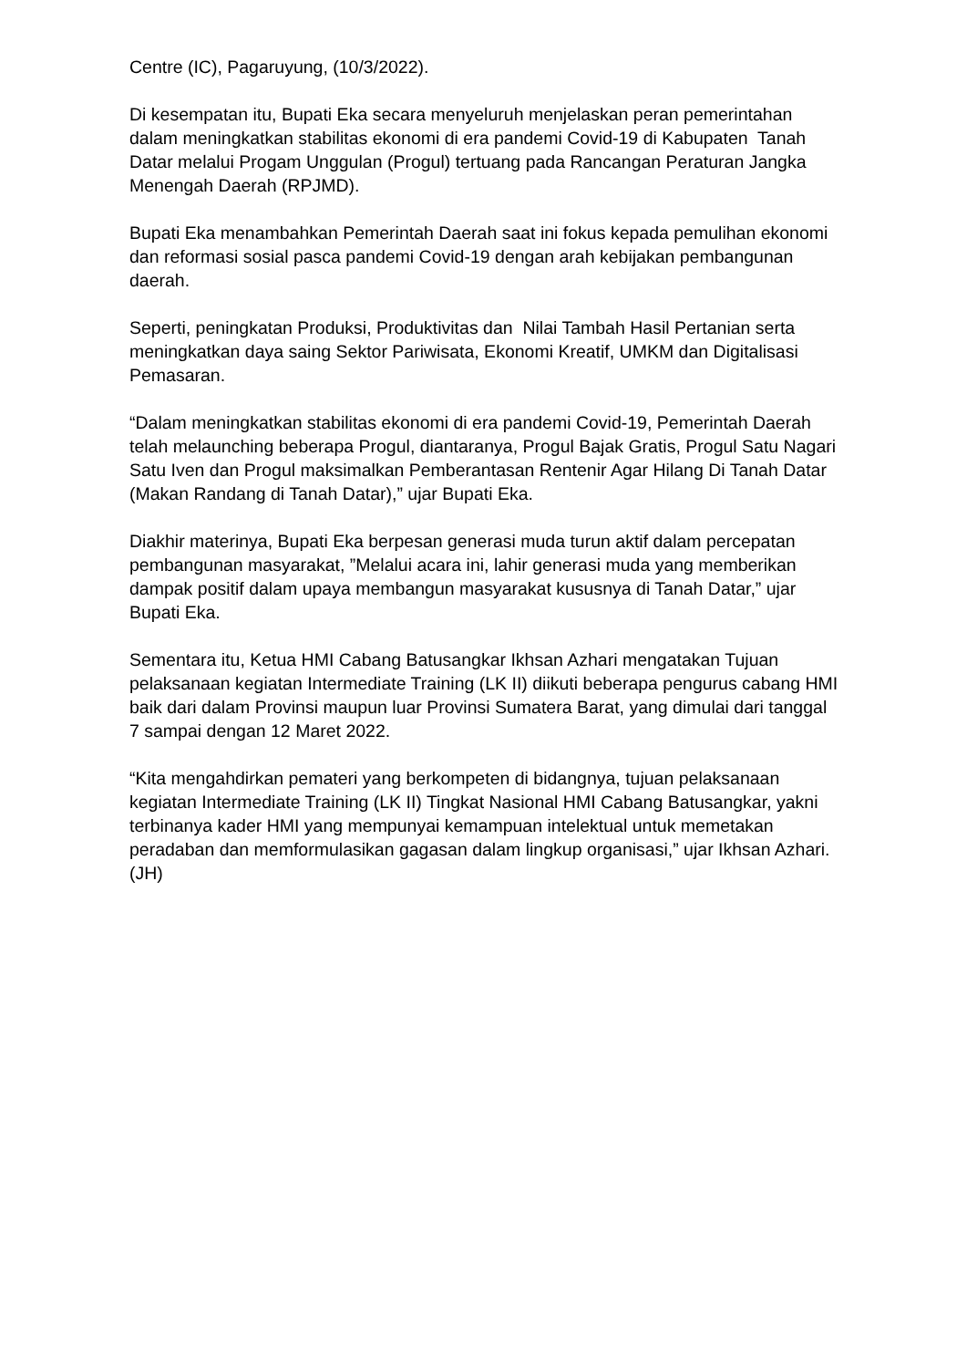Centre (IC), Pagaruyung, (10/3/2022).
Di kesempatan itu, Bupati Eka secara menyeluruh menjelaskan peran pemerintahan dalam meningkatkan stabilitas ekonomi di era pandemi Covid-19 di Kabupaten Tanah Datar melalui Progam Unggulan (Progul) tertuang pada Rancangan Peraturan Jangka Menengah Daerah (RPJMD).
Bupati Eka menambahkan Pemerintah Daerah saat ini fokus kepada pemulihan ekonomi dan reformasi sosial pasca pandemi Covid-19 dengan arah kebijakan pembangunan daerah.
Seperti, peningkatan Produksi, Produktivitas dan Nilai Tambah Hasil Pertanian serta meningkatkan daya saing Sektor Pariwisata, Ekonomi Kreatif, UMKM dan Digitalisasi Pemasaran.
“Dalam meningkatkan stabilitas ekonomi di era pandemi Covid-19, Pemerintah Daerah telah melaunching beberapa Progul, diantaranya, Progul Bajak Gratis, Progul Satu Nagari Satu Iven dan Progul maksimalkan Pemberantasan Rentenir Agar Hilang Di Tanah Datar (Makan Randang di Tanah Datar),” ujar Bupati Eka.
Diakhir materinya, Bupati Eka berpesan generasi muda turun aktif dalam percepatan pembangunan masyarakat, ”Melalui acara ini, lahir generasi muda yang memberikan dampak positif dalam upaya membangun masyarakat kususnya di Tanah Datar,” ujar Bupati Eka.
Sementara itu, Ketua HMI Cabang Batusangkar Ikhsan Azhari mengatakan Tujuan pelaksanaan kegiatan Intermediate Training (LK II) diikuti beberapa pengurus cabang HMI baik dari dalam Provinsi maupun luar Provinsi Sumatera Barat, yang dimulai dari tanggal 7 sampai dengan 12 Maret 2022.
“Kita mengahdirkan pemateri yang berkompeten di bidangnya, tujuan pelaksanaan kegiatan Intermediate Training (LK II) Tingkat Nasional HMI Cabang Batusangkar, yakni terbinanya kader HMI yang mempunyai kemampuan intelektual untuk memetakan peradaban dan memformulasikan gagasan dalam lingkup organisasi,” ujar Ikhsan Azhari. (JH)